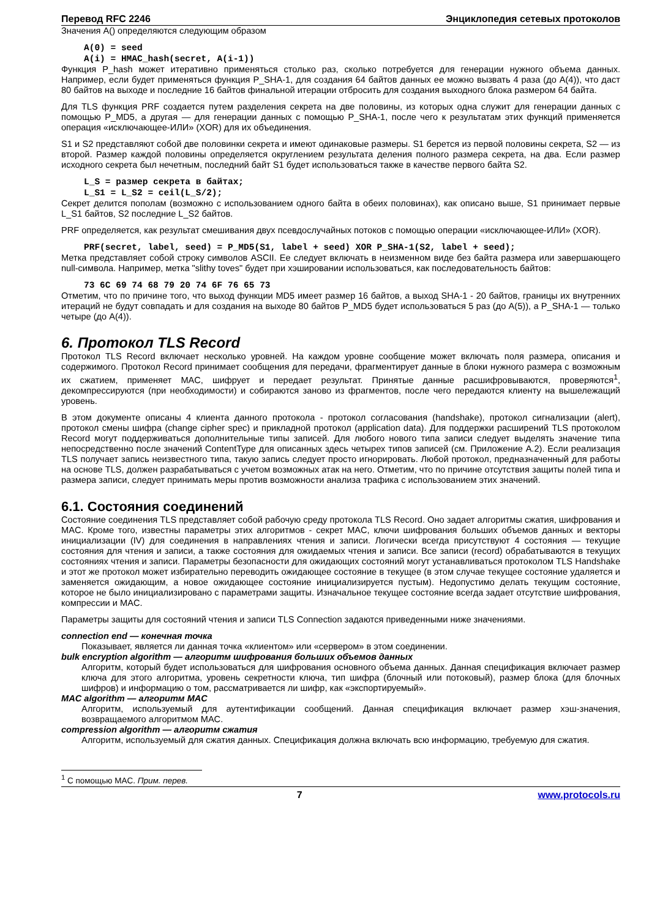Перевод RFC 2246 Энциклопедия сетевых протоколов
Значения A() определяются следующим образом
A(0) = seed
A(i) = HMAC_hash(secret, A(i-1))
Функция P_hash может итеративно применяться столько раз, сколько потребуется для генерации нужного объема данных. Например, если будет применяться функция P_SHA-1, для создания 64 байтов данных ее можно вызвать 4 раза (до A(4)), что даст 80 байтов на выходе и последние 16 байтов финальной итерации отбросить для создания выходного блока размером 64 байта.
Для TLS функция PRF создается путем разделения секрета на две половины, из которых одна служит для генерации данных с помощью P_MD5, а другая — для генерации данных с помощью P_SHA-1, после чего к результатам этих функций применяется операция «исключающее-ИЛИ» (XOR) для их объединения.
S1 и S2 представляют собой две половинки секрета и имеют одинаковые размеры. S1 берется из первой половины секрета, S2 — из второй. Размер каждой половины определяется округлением результата деления полного размера секрета, на два. Если размер исходного секрета был нечетным, последний байт S1 будет использоваться также в качестве первого байта S2.
L_S = размер секрета в байтах;
L_S1 = L_S2 = ceil(L_S/2);
Секрет делится пополам (возможно с использованием одного байта в обеих половинах), как описано выше, S1 принимает первые L_S1 байтов, S2 последние L_S2 байтов.
PRF определяется, как результат смешивания двух псевдослучайных потоков с помощью операции «исключающее-ИЛИ» (XOR).
PRF(secret, label, seed) = P_MD5(S1, label + seed) XOR P_SHA-1(S2, label + seed);
Метка представляет собой строку символов ASCII. Ее следует включать в неизменном виде без байта размера или завершающего null-символа. Например, метка "slithy toves" будет при хэшировании использоваться, как последовательность байтов:
73 6C 69 74 68 79 20 74 6F 76 65 73
Отметим, что по причине того, что выход функции MD5 имеет размер 16 байтов, а выход SHA-1 - 20 байтов, границы их внутренних итераций не будут совпадать и для создания на выходе 80 байтов P_MD5 будет использоваться 5 раз (до A(5)), а P_SHA-1 — только четыре (до A(4)).
6. Протокол TLS Record
Протокол TLS Record включает несколько уровней. На каждом уровне сообщение может включать поля размера, описания и содержимого. Протокол Record принимает сообщения для передачи, фрагментирует данные в блоки нужного размера с возможным их сжатием, применяет MAC, шифрует и передает результат. Принятые данные расшифровываются, проверяются<sup>1</sup>, декомпрессируются (при необходимости) и собираются заново из фрагментов, после чего передаются клиенту на вышележащий уровень.
В этом документе описаны 4 клиента данного протокола - протокол согласования (handshake), протокол сигнализации (alert), протокол смены шифра (change cipher spec) и прикладной протокол (application data). Для поддержки расширений TLS протоколом Record могут поддерживаться дополнительные типы записей. Для любого нового типа записи следует выделять значение типа непосредственно после значений ContentType для описанных здесь четырех типов записей (см. Приложение A.2). Если реализация TLS получает запись неизвестного типа, такую запись следует просто игнорировать. Любой протокол, предназначенный для работы на основе TLS, должен разрабатываться с учетом возможных атак на него. Отметим, что по причине отсутствия защиты полей типа и размера записи, следует принимать меры против возможности анализа трафика с использованием этих значений.
6.1. Состояния соединений
Состояние соединения TLS представляет собой рабочую среду протокола TLS Record. Оно задает алгоритмы сжатия, шифрования и MAC. Кроме того, известны параметры этих алгоритмов - секрет MAC, ключи шифрования больших объемов данных и векторы инициализации (IV) для соединения в направлениях чтения и записи. Логически всегда присутствуют 4 состояния — текущие состояния для чтения и записи, а также состояния для ожидаемых чтения и записи. Все записи (record) обрабатываются в текущих состояниях чтения и записи. Параметры безопасности для ожидающих состояний могут устанавливаться протоколом TLS Handshake и этот же протокол может избирательно переводить ожидающее состояние в текущее (в этом случае текущее состояние удаляется и заменяется ожидающим, а новое ожидающее состояние инициализируется пустым). Недопустимо делать текущим состояние, которое не было инициализировано с параметрами защиты. Изначальное текущее состояние всегда задает отсутствие шифрования, компрессии и MAC.
Параметры защиты для состояний чтения и записи TLS Connection задаются приведенными ниже значениями.
connection end — конечная точка
Показывает, является ли данная точка «клиентом» или «сервером» в этом соединении.
bulk encryption algorithm — алгоритм шифрования больших объемов данных
Алгоритм, который будет использоваться для шифрования основного объема данных. Данная спецификация включает размер ключа для этого алгоритма, уровень секретности ключа, тип шифра (блочный или потоковый), размер блока (для блочных шифров) и информацию о том, рассматривается ли шифр, как «экспортируемый».
MAC algorithm — алгоритм MAC
Алгоритм, используемый для аутентификации сообщений. Данная спецификация включает размер хэш-значения, возвращаемого алгоритмом MAC.
compression algorithm — алгоритм сжатия
Алгоритм, используемый для сжатия данных. Спецификация должна включать всю информацию, требуемую для сжатия.
<sup>1</sup> С помощью MAC. Прим. перев.
7 www.protocols.ru